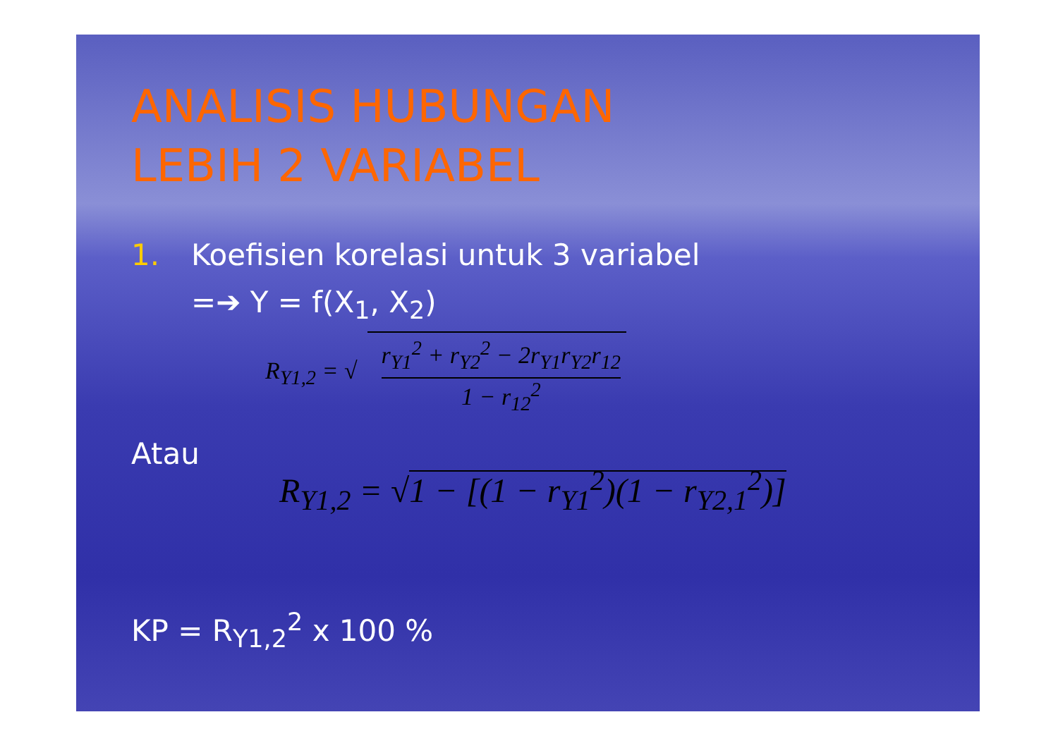ANALISIS HUBUNGAN
LEBIH 2 VARIABEL
1. Koefisien korelasi untuk 3 variabel
=➔ Y = f(X<sub>1</sub>, X<sub>2</sub>)
R<sub>Y1,2</sub> = √ r<sub>Y1</sub><sup>2</sup> + r<sub>Y2</sub><sup>2</sup> − 2r<sub>Y1</sub>r<sub>Y2</sub>r<sub>12</sub> 1 − r<sub>12</sub><sup>2</sup>
Atau
R<sub>Y1,2</sub> = √1 − [(1 − r<sub>Y1</sub><sup>2</sup>)(1 − r<sub>Y2,1</sub><sup>2</sup>)]
KP = R<sub>Y1,2</sub><sup>2</sup> x 100 %